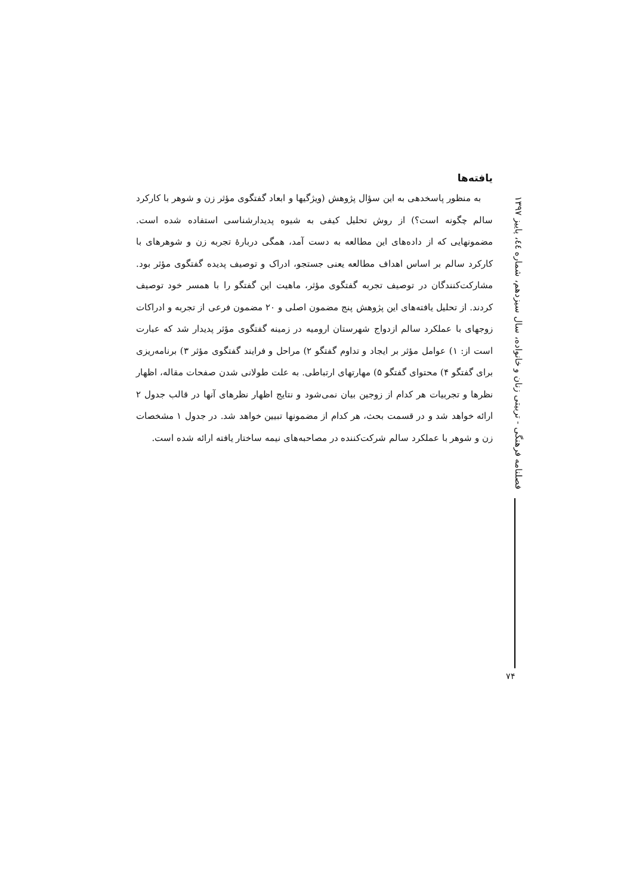یافته‌ها
به منظور پاسخدهی به این سؤال پژوهش (ویژگیها و ابعاد گفتگوی مؤثر زن و شوهر با کارکرد سالم چگونه است؟) از روش تحلیل کیفی به شیوه پدیدارشناسی استفاده شده است. مضمونهایی که از داده‌های این مطالعه به دست آمد، همگی دربارۀ تجربه زن و شوهرهای با کارکرد سالم بر اساس اهداف مطالعه یعنی جستجو، ادراک و توصیف پدیده گفتگوی مؤثر بود. مشارکت‌کنندگان در توصیف تجربه گفتگوی مؤثر، ماهیت این گفتگو را با همسر خود توصیف کردند. از تحلیل یافته‌های این پژوهش پنج مضمون اصلی و ۲۰ مضمون فرعی از تجربه و ادراکات زوجهای با عملکرد سالم ازدواج شهرستان ارومیه در زمینه گفتگوی مؤثر پدیدار شد که عبارت است از: ۱) عوامل مؤثر بر ایجاد و تداوم گفتگو ۲) مراحل و فرایند گفتگوی مؤثر ۳) برنامه‌ریزی برای گفتگو ۴) محتوای گفتگو ۵) مهارتهای ارتباطی. به علت طولانی شدن صفحات مقاله، اظهار نظرها و تجربیات هر کدام از زوجین بیان نمی‌شود و نتایج اظهار نظرهای آنها در قالب جدول ۲ ارائه خواهد شد و در قسمت بحث، هر کدام از مضمونها تبیین خواهد شد. در جدول ۱ مشخصات زن و شوهر با عملکرد سالم شرکت‌کننده در مصاحبه‌های نیمه ساختار یافته ارائه شده است.
فصلنامه فرهنگی - تربیتی زنان و خانواده، سال سیزدهم، شماره ٤٤، پاییز ۱۳۹۷
۷۴